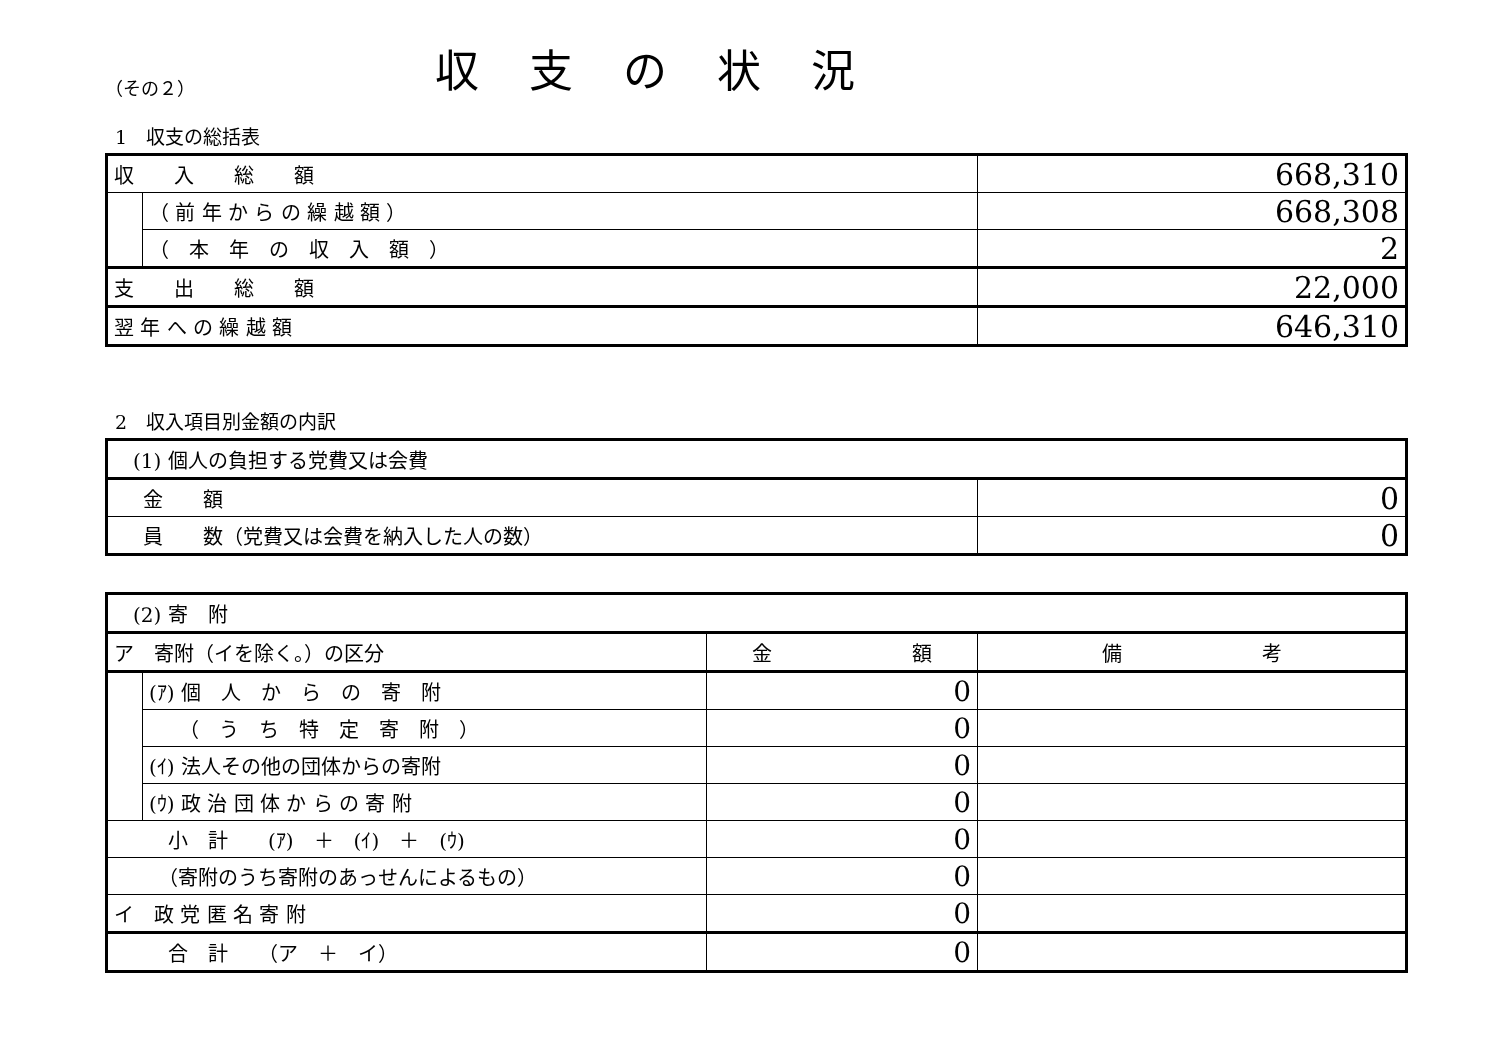（その２）
収支の状況
1　収支の総括表
| 収 入 総 額 | | 668,310 |
| | （ 前 年 か ら の 繰 越 額 ） | 668,308 |
| | （ 本 年 の 収 入 額 ） | 2 |
| 支 出 総 額 | | 22,000 |
| 翌 年 へ の 繰 越 額 | | 646,310 |
2　収入項目別金額の内訳
| (1) 個人の負担する党費又は会費 | |
| 金 額 | 0 |
| 員 数（党費又は会費を納入した人の数） | 0 |
| (2) 寄 附 | | | |
| ア 寄附（イを除く。）の区分 | | 金 額 | 備 考 |
| | (ｱ) 個 人 か ら の 寄 附 | 0 | |
| | （ う ち 特 定 寄 附 ） | 0 | |
| | (ｲ) 法人その他の団体からの寄附 | 0 | |
| | (ｳ) 政 治 団 体 か ら の 寄 附 | 0 | |
| 小 計 (ｱ) ＋ (ｲ) ＋ (ｳ) | | 0 | |
| （寄附のうち寄附のあっせんによるもの） | | 0 | |
| イ 政 党 匿 名 寄 附 | | 0 | |
| 合 計 （ア ＋ イ） | | 0 | |